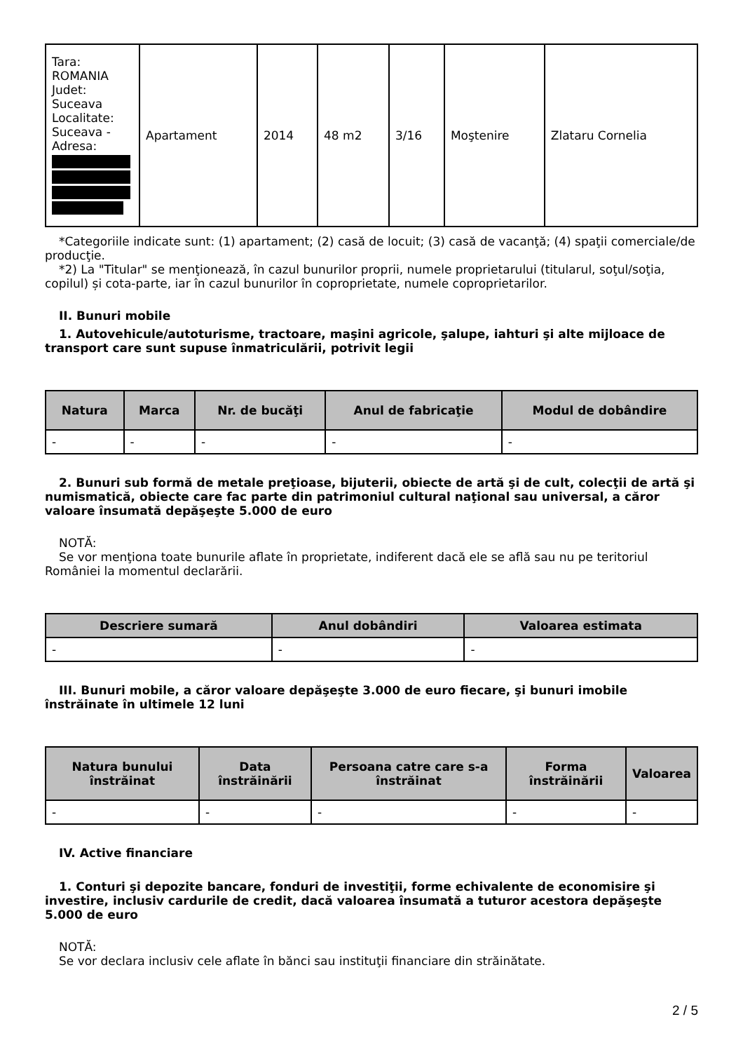| Tara: ROMANIA Judet: Suceava Localitate: Suceava - Adresa: | Apartament | 2014 | 48 m2 | 3/16 | Moştenire | Zlataru Cornelia |
*Categoriile indicate sunt: (1) apartament; (2) casă de locuit; (3) casă de vacanţă; (4) spaţii comerciale/de producţie.
*2) La "Titular" se menţionează, în cazul bunurilor proprii, numele proprietarului (titularul, soţul/soţia, copilul) și cota-parte, iar în cazul bunurilor în coproprietate, numele coproprietarilor.
II. Bunuri mobile
1. Autovehicule/autoturisme, tractoare, maşini agricole, şalupe, iahturi şi alte mijloace de transport care sunt supuse înmatriculării, potrivit legii
| Natura | Marca | Nr. de bucăţi | Anul de fabricaţie | Modul de dobândire |
| --- | --- | --- | --- | --- |
| - | - | - | - | - |
2. Bunuri sub formă de metale preţioase, bijuterii, obiecte de artă şi de cult, colecţii de artă şi numismatică, obiecte care fac parte din patrimoniul cultural naţional sau universal, a căror valoare însumată depăşeşte 5.000 de euro
NOTĂ:
Se vor menţiona toate bunurile aflate în proprietate, indiferent dacă ele se află sau nu pe teritoriul României la momentul declarării.
| Descriere sumară | Anul dobândiri | Valoarea estimata |
| --- | --- | --- |
| - | - | - |
III. Bunuri mobile, a căror valoare depăşeşte 3.000 de euro fiecare, şi bunuri imobile înstrăinate în ultimele 12 luni
| Natura bunului înstrăinat | Data înstrăinării | Persoana catre care s-a înstrăinat | Forma înstrăinării | Valoarea |
| --- | --- | --- | --- | --- |
| - | - | - | - | - |
IV. Active financiare
1. Conturi şi depozite bancare, fonduri de investiţii, forme echivalente de economisire şi investire, inclusiv cardurile de credit, dacă valoarea însumată a tuturor acestora depăşeşte 5.000 de euro
NOTĂ:
Se vor declara inclusiv cele aflate în bănci sau instituţii financiare din străinătate.
2 / 5